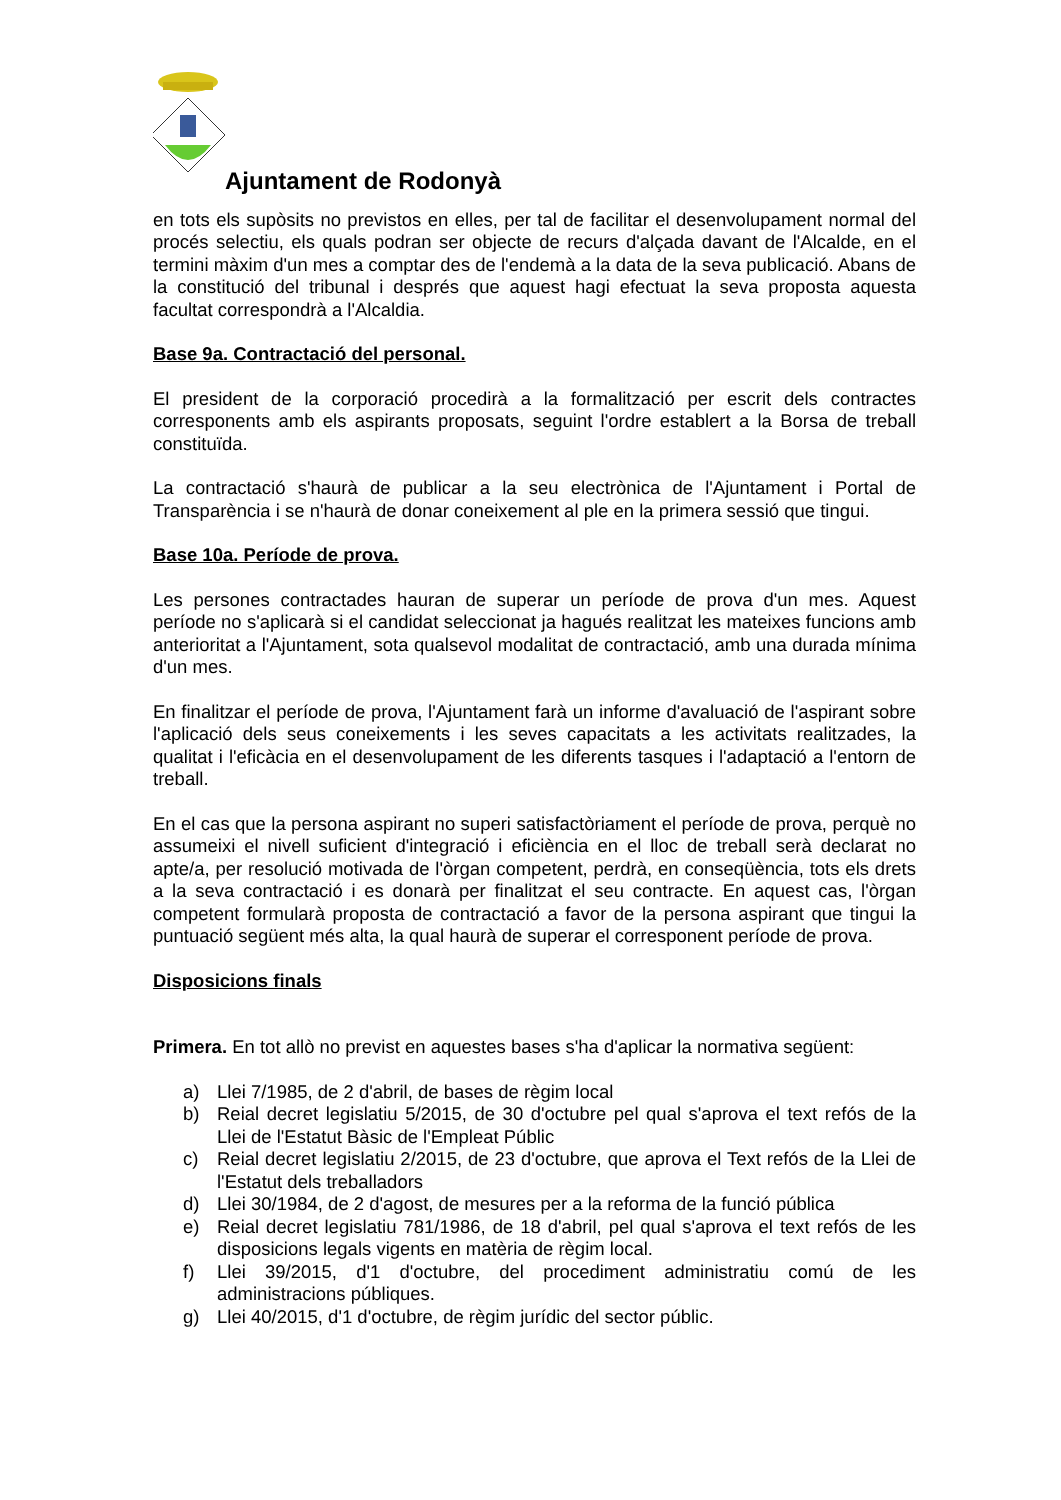Ajuntament de Rodonyà
en tots els supòsits no previstos en elles, per tal de facilitar el desenvolupament normal del procés selectiu, els quals podran ser objecte de recurs d'alçada davant de l'Alcalde, en el termini màxim d'un mes a comptar des de l'endemà a la data de la seva publicació. Abans de la constitució del tribunal i després que aquest hagi efectuat la seva proposta aquesta facultat correspondrà a l'Alcaldia.
Base 9a. Contractació del personal.
El president de la corporació procedirà a la formalització per escrit dels contractes corresponents amb els aspirants proposats, seguint l'ordre establert a la Borsa de treball constituïda.
La contractació s'haurà de publicar a la seu electrònica de l'Ajuntament i Portal de Transparència i se n'haurà de donar coneixement al ple en la primera sessió que tingui.
Base 10a. Període de prova.
Les persones contractades hauran de superar un període de prova d'un mes. Aquest període no s'aplicarà si el candidat seleccionat ja hagués realitzat les mateixes funcions amb anterioritat a l'Ajuntament, sota qualsevol modalitat de contractació, amb una durada mínima d'un mes.
En finalitzar el període de prova, l'Ajuntament farà un informe d'avaluació de l'aspirant sobre l'aplicació dels seus coneixements i les seves capacitats a les activitats realitzades, la qualitat i l'eficàcia en el desenvolupament de les diferents tasques i l'adaptació a l'entorn de treball.
En el cas que la persona aspirant no superi satisfactòriament el període de prova, perquè no assumeixi el nivell suficient d'integració i eficiència en el lloc de treball serà declarat no apte/a, per resolució motivada de l'òrgan competent, perdrà, en conseqüència, tots els drets a la seva contractació i es donarà per finalitzat el seu contracte. En aquest cas, l'òrgan competent formularà proposta de contractació a favor de la persona aspirant que tingui la puntuació següent més alta, la qual haurà de superar el corresponent període de prova.
Disposicions finals
Primera. En tot allò no previst en aquestes bases s'ha d'aplicar la normativa següent:
a) Llei 7/1985, de 2 d'abril, de bases de règim local
b) Reial decret legislatiu 5/2015, de 30 d'octubre pel qual s'aprova el text refós de la Llei de l'Estatut Bàsic de l'Empleat Públic
c) Reial decret legislatiu 2/2015, de 23 d'octubre, que aprova el Text refós de la Llei de l'Estatut dels treballadors
d) Llei 30/1984, de 2 d'agost, de mesures per a la reforma de la funció pública
e) Reial decret legislatiu 781/1986, de 18 d'abril, pel qual s'aprova el text refós de les disposicions legals vigents en matèria de règim local.
f) Llei 39/2015, d'1 d'octubre, del procediment administratiu comú de les administracions públiques.
g) Llei 40/2015, d'1 d'octubre, de règim jurídic del sector públic.